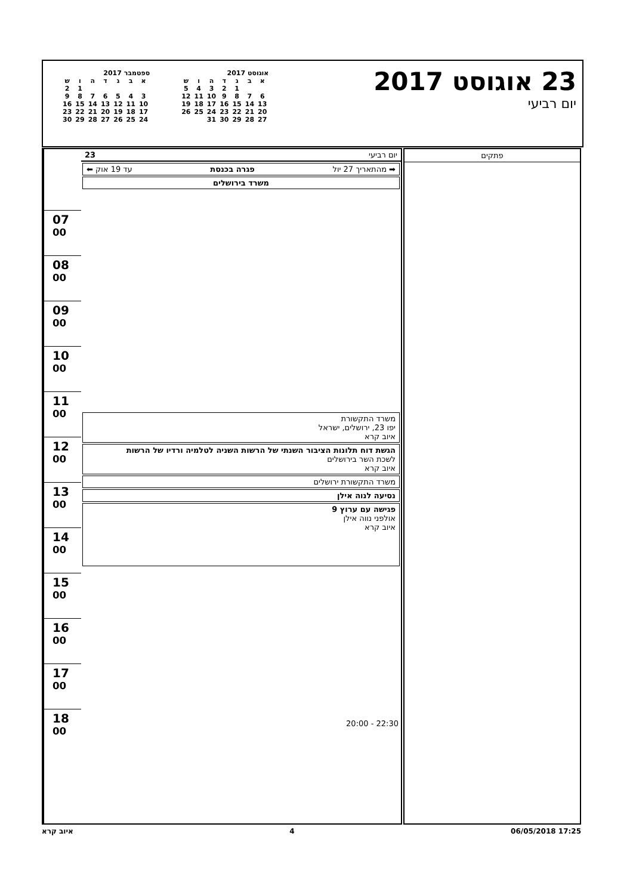23 אוגוסט 2017
יום רביעי
אוגוסט 2017
| א | ב | ג | ד | ה | ו | ש |
| --- | --- | --- | --- | --- | --- | --- |
| | | 1 | 2 | 3 | 4 | 5 |
| 6 | 7 | 8 | 9 | 10 | 11 | 12 |
| 13 | 14 | 15 | 16 | 17 | 18 | 19 |
| 20 | 21 | 22 | 23 | 24 | 25 | 26 |
| 27 | 28 | 29 | 30 | 31 | | |
ספטמבר 2017
| א | ב | ג | ד | ה | ו | ש |
| --- | --- | --- | --- | --- | --- | --- |
| | | | | | 1 | 2 |
| 3 | 4 | 5 | 6 | 7 | 8 | 9 |
| 10 | 11 | 12 | 13 | 14 | 15 | 16 |
| 17 | 18 | 19 | 20 | 21 | 22 | 23 |
| 24 | 25 | 26 | 27 | 28 | 29 | 30 |
07 <sup>00</sup>
08 <sup>00</sup>
09 <sup>00</sup>
10 <sup>00</sup>
11 <sup>00</sup>
12 <sup>00</sup>
13 <sup>00</sup>
14 <sup>00</sup>
15 <sup>00</sup>
16 <sup>00</sup>
17 <sup>00</sup>
18 <sup>00</sup>
יום רביעי 23
➡ מהתאריך 27 יול פגרה בכנסת עד 19 אוק ⬅
משרד בירושלים
משרד התקשורת
יפו 23, ירושלים, ישראל
איוב קרא
הגשת דוח תלונות הציבור השנתי של הרשות השניה לטלמיה ורדיו של הרשות
לשכת השר בירושלים
איוב קרא
משרד התקשורת ירושלים
נסיעה לנוה אילן
פגישה עם ערוץ 9
אולפני נווה אילן
איוב קרא
22:30 - 20:00
פתקים
איוב קרא 4 06/05/2018 17:25